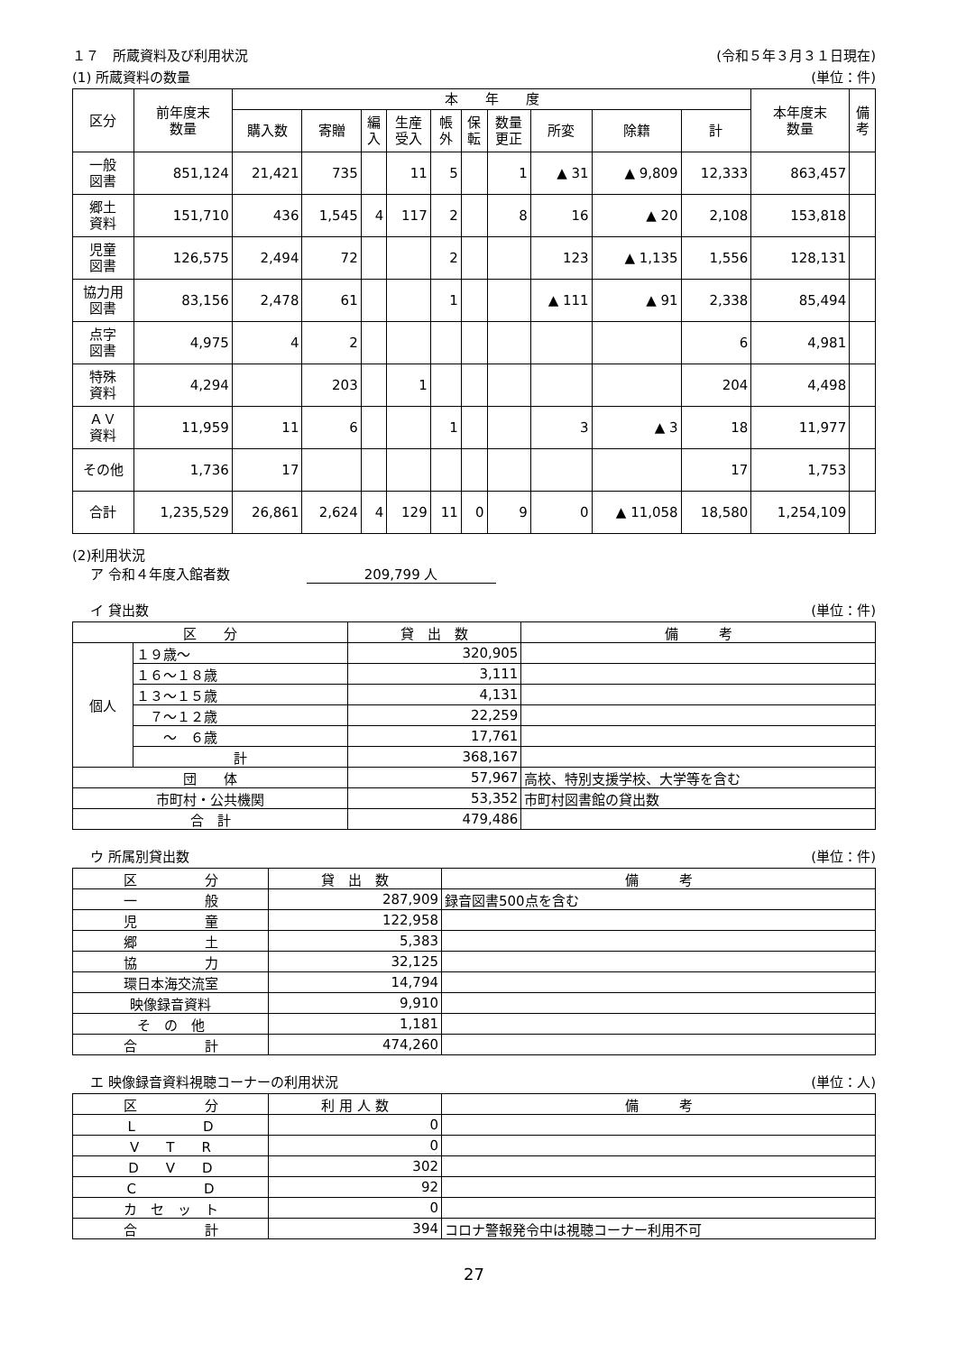１７　所蔵資料及び利用状況 (令和５年３月３１日現在)
(1) 所蔵資料の数量 (単位：件)
| 区分 | 前年度末 数量 | 本 年 度 | | | | | | | | | | 本年度末 数量 | 備 考 |
| --- | --- | --- | --- | --- | --- | --- | --- | --- | --- | --- | --- | --- | --- |
| | | 購入数 | 寄贈 | 編 入 | 生産 受入 | 帳 外 | 保 転 | 数量 更正 | 所変 | 除籍 | 計 | | |
| 一般 図書 | 851,124 | 21,421 | 735 | | 11 | 5 | | 1 | ▲ 31 | ▲ 9,809 | 12,333 | 863,457 | |
| 郷土 資料 | 151,710 | 436 | 1,545 | 4 | 117 | 2 | | 8 | 16 | ▲ 20 | 2,108 | 153,818 | |
| 児童 図書 | 126,575 | 2,494 | 72 | | | 2 | | | 123 | ▲ 1,135 | 1,556 | 128,131 | |
| 協力用 図書 | 83,156 | 2,478 | 61 | | | 1 | | | ▲ 111 | ▲ 91 | 2,338 | 85,494 | |
| 点字 図書 | 4,975 | 4 | 2 | | | | | | | | 6 | 4,981 | |
| 特殊 資料 | 4,294 | | 203 | | 1 | | | | | | 204 | 4,498 | |
| ＡＶ 資料 | 11,959 | 11 | 6 | | | 1 | | | 3 | ▲ 3 | 18 | 11,977 | |
| その他 | 1,736 | 17 | | | | | | | | | 17 | 1,753 | |
| 合計 | 1,235,529 | 26,861 | 2,624 | 4 | 129 | 11 | 0 | 9 | 0 | ▲ 11,058 | 18,580 | 1,254,109 | |
(2)利用状況
ア 令和４年度入館者数 209,799 人
イ 貸出数 (単位：件)
| 区 分 | | 貸 出 数 | 備 考 |
| --- | --- | --- | --- |
| 個人 | １９歳～ | 320,905 | |
| | １６～１８歳 | 3,111 | |
| | １３～１５歳 | 4,131 | |
| | ７～１２歳 | 22,259 | |
| | ～ ６歳 | 17,761 | |
| | 計 | 368,167 | |
| 団 体 | | 57,967 | 高校、特別支援学校、大学等を含む |
| 市町村・公共機関 | | 53,352 | 市町村図書館の貸出数 |
| 合 計 | | 479,486 | |
ウ 所属別貸出数 (単位：件)
| 区 分 | 貸 出 数 | 備 考 |
| --- | --- | --- |
| 一 般 | 287,909 | 録音図書500点を含む |
| 児 童 | 122,958 | |
| 郷 土 | 5,383 | |
| 協 力 | 32,125 | |
| 環日本海交流室 | 14,794 | |
| 映像録音資料 | 9,910 | |
| そ の 他 | 1,181 | |
| 合 計 | 474,260 | |
エ 映像録音資料視聴コーナーの利用状況 (単位：人)
| 区 分 | 利 用 人 数 | 備 考 |
| --- | --- | --- |
| L D | 0 | |
| V T R | 0 | |
| D V D | 302 | |
| C D | 92 | |
| カ セ ッ ト | 0 | |
| 合 計 | 394 | コロナ警報発令中は視聴コーナー利用不可 |
27